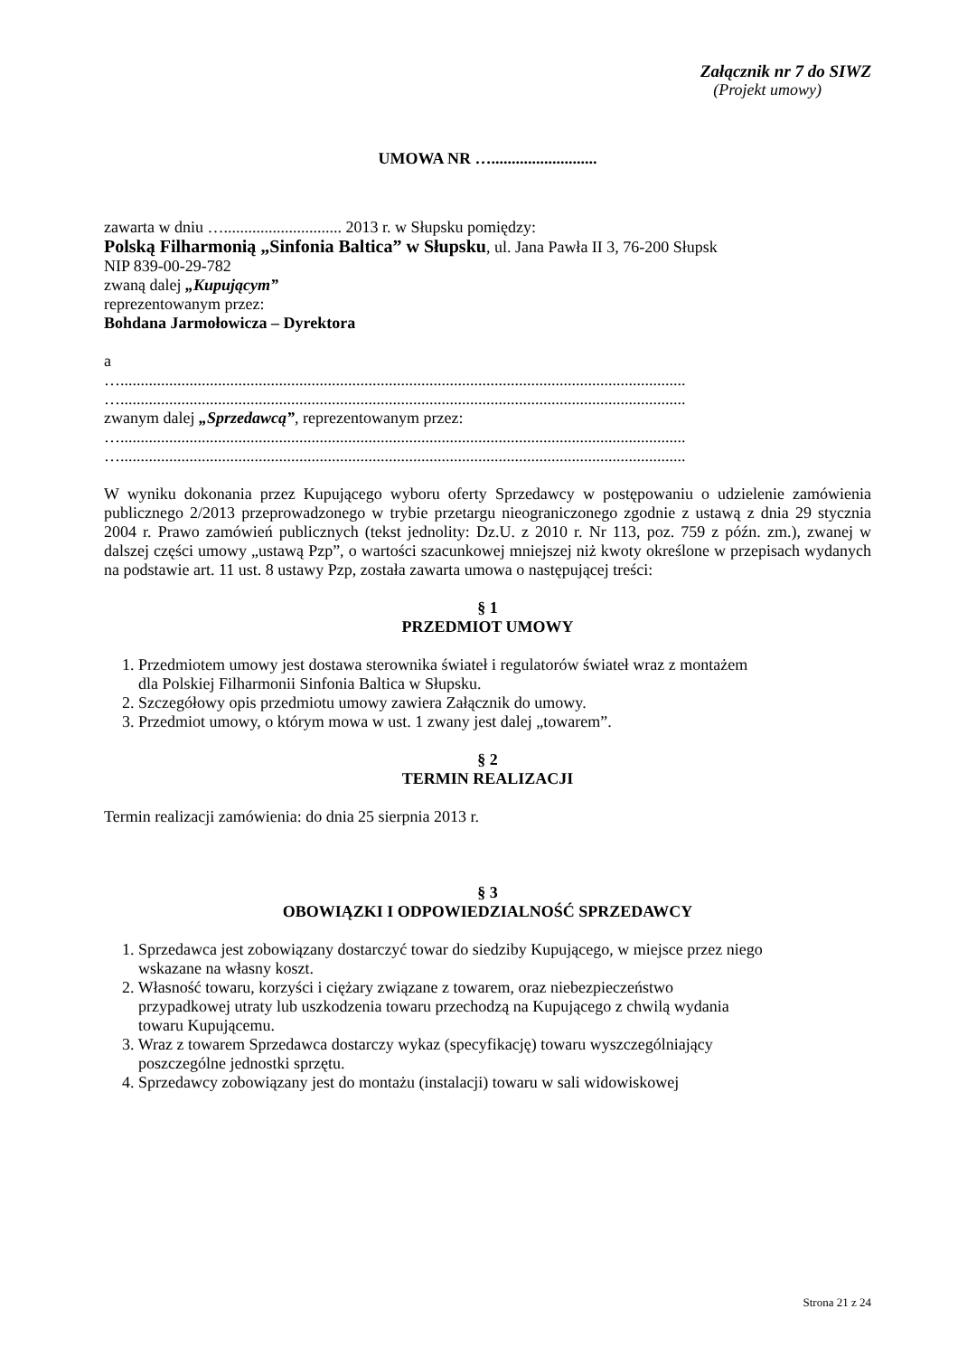Załącznik nr 7 do SIWZ
(Projekt umowy)
UMOWA NR …..........................
zawarta w dniu …............................. 2013 r. w Słupsku pomiędzy:
Polską Filharmonią „Sinfonia Baltica” w Słupsku, ul. Jana Pawła II 3, 76-200 Słupsk
NIP 839-00-29-782
zwaną dalej „Kupującym”
reprezentowanym przez:
Bohdana Jarmołowicza – Dyrektora
a
…...........................................................................................................................................
…...........................................................................................................................................
zwanym dalej „Sprzedawcą”, reprezentowanym przez:
…...........................................................................................................................................
…...........................................................................................................................................
W wyniku dokonania przez Kupującego wyboru oferty Sprzedawcy w postępowaniu o udzielenie zamówienia publicznego 2/2013 przeprowadzonego w trybie przetargu nieograniczonego zgodnie z ustawą z dnia 29 stycznia 2004 r. Prawo zamówień publicznych (tekst jednolity: Dz.U. z 2010 r. Nr 113, poz. 759 z późn. zm.), zwanej w dalszej części umowy „ustawą Pzp”, o wartości szacunkowej mniejszej niż kwoty określone w przepisach wydanych na podstawie art. 11 ust. 8 ustawy Pzp, została zawarta umowa o następującej treści:
§ 1
PRZEDMIOT UMOWY
1. Przedmiotem umowy jest dostawa sterownika świateł i regulatorów świateł wraz z montażem
dla Polskiej Filharmonii Sinfonia Baltica w Słupsku.
2. Szczegółowy opis przedmiotu umowy zawiera Załącznik do umowy.
3. Przedmiot umowy, o którym mowa w ust. 1 zwany jest dalej „towarem”.
§ 2
TERMIN REALIZACJI
Termin realizacji zamówienia: do dnia 25 sierpnia 2013 r.
§ 3
OBOWIĄZKI I ODPOWIEDZIALNOŚĆ SPRZEDAWCY
1. Sprzedawca jest zobowiązany dostarczyć towar do siedziby Kupującego, w miejsce przez niego
wskazane na własny koszt.
2. Własność towaru, korzyści i ciężary związane z towarem, oraz niebezpieczeństwo
przypadkowej utraty lub uszkodzenia towaru przechodzą na Kupującego z chwilą wydania
towaru Kupującemu.
3. Wraz z towarem Sprzedawca dostarczy wykaz (specyfikację) towaru wyszczególniający
poszczególne jednostki sprzętu.
4. Sprzedawcy zobowiązany jest do montażu (instalacji) towaru w sali widowiskowej
Strona 21 z 24